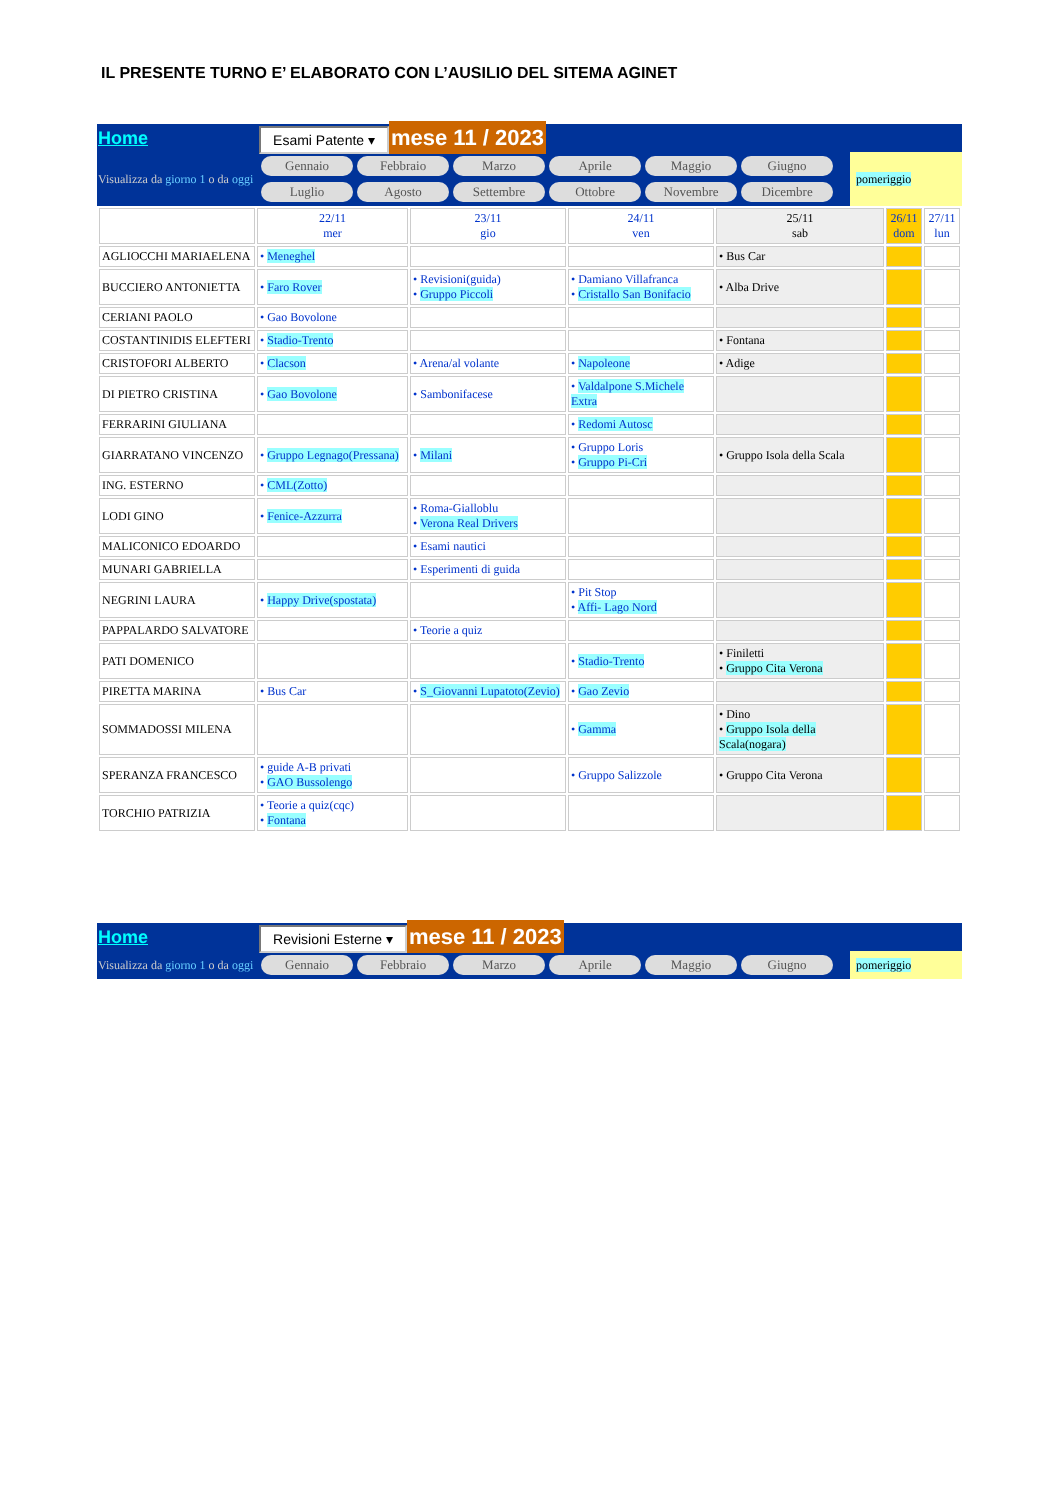IL PRESENTE TURNO E’ ELABORATO CON L’AUSILIO DEL SITEMA AGINET
| Home | Esami Patente ▾ mese 11 / 2023 | |
| Visualizza da giorno 1 o da oggi | Gennaio Febbraio Marzo Aprile Maggio Giugno Luglio Agosto Settembre Ottobre Novembre Dicembre | pomeriggio |
| | 22/11 mer | 23/11 gio | 24/11 ven | 25/11 sab | 26/11 dom | 27/11 lun |
| AGLIOCCHI MARIAELENA | • Meneghel | | | • Bus Car | | |
| BUCCIERO ANTONIETTA | • Faro Rover | • Revisioni(guida) • Gruppo Piccoli | • Damiano Villafranca • Cristallo San Bonifacio | • Alba Drive | | |
| CERIANI PAOLO | • Gao Bovolone | | | | | |
| COSTANTINIDIS ELEFTERI | • Stadio-Trento | | | • Fontana | | |
| CRISTOFORI ALBERTO | • Clacson | • Arena/al volante | • Napoleone | • Adige | | |
| DI PIETRO CRISTINA | • Gao Bovolone | • Sambonifacese | • Valdalpone S.Michele Extra | | | |
| FERRARINI GIULIANA | | | • Redomi Autosc | | | |
| GIARRATANO VINCENZO | • Gruppo Legnago(Pressana) | • Milani | • Gruppo Loris • Gruppo Pi-Cri | • Gruppo Isola della Scala | | |
| ING. ESTERNO | • CML(Zotto) | | | | | |
| LODI GINO | • Fenice-Azzurra | • Roma-Gialloblu • Verona Real Drivers | | | | |
| MALICONICO EDOARDO | | • Esami nautici | | | | |
| MUNARI GABRIELLA | | • Esperimenti di guida | | | | |
| NEGRINI LAURA | • Happy Drive(spostata) | | • Pit Stop • Affi- Lago Nord | | | |
| PAPPALARDO SALVATORE | | • Teorie a quiz | | | | |
| PATI DOMENICO | | | • Stadio-Trento | • Finiletti • Gruppo Cita Verona | | |
| PIRETTA MARINA | • Bus Car | • S_Giovanni Lupatoto(Zevio) | • Gao Zevio | | | |
| SOMMADOSSI MILENA | | | • Gamma | • Dino • Gruppo Isola della Scala(nogara) | | |
| SPERANZA FRANCESCO | • guide A-B privati • GAO Bussolengo | | • Gruppo Salizzole | • Gruppo Cita Verona | | |
| TORCHIO PATRIZIA | • Teorie a quiz(cqc) • Fontana | | | | | |
| Home | Revisioni Esterne ▾ mese 11 / 2023 | |
| Visualizza da giorno 1 o da oggi | Gennaio Febbraio Marzo Aprile Maggio Giugno | pomeriggio |